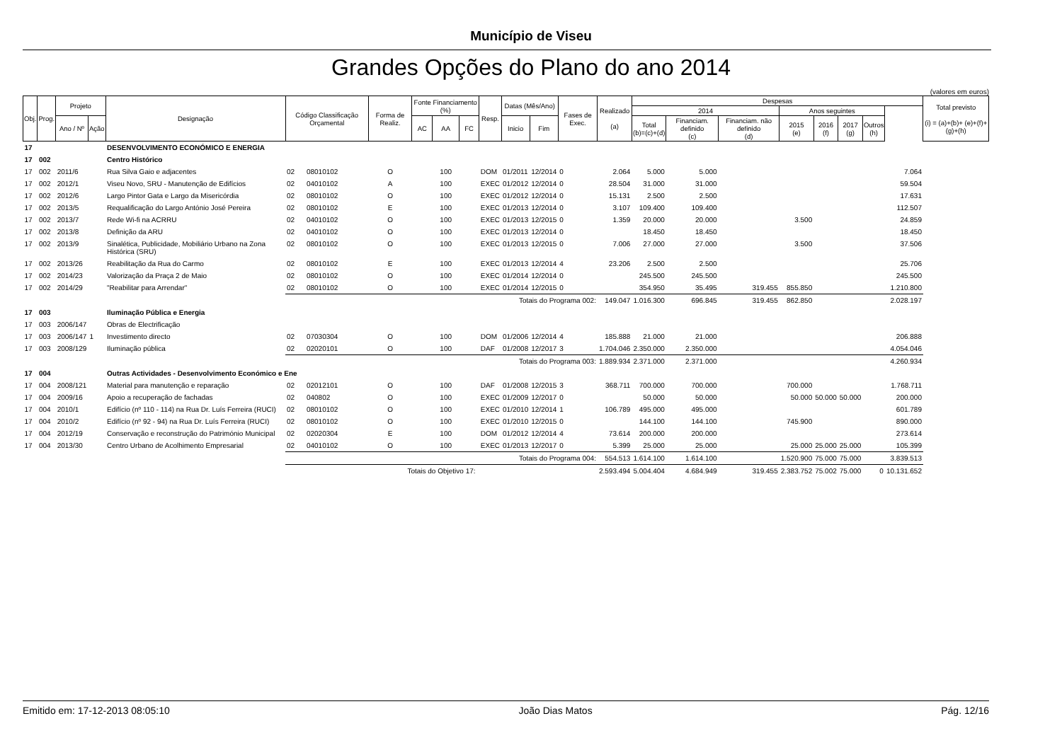Município de Viseu
Grandes Opções do Plano do ano 2014
(valores em euros)
| Obj. | Prog. | Projeto | | Designação | Código Classificação Orçamental | | Forma de Realiz. | Fonte Financiamento (%) | | | Resp. | Datas (Mês/Ano) | | Fases de Exec. | Realizado (a) | Despesas | | | | | | | | Total previsto (i) = (a)+(b)+ (e)+(f)+(g)+(h) |
| --- | --- | --- | --- | --- | --- | --- | --- | --- | --- | --- | --- | --- | --- | --- | --- | --- | --- | --- | --- | --- | --- | --- | --- | --- |
| | | | | | | | | | | | | | | | | 2014 | | | Anos seguintes | | | | | |
| | | Ano / Nº | Ação | | | | | AC | AA | FC | | Inicio | Fim | | | Total (b)=(c)+(d) | Financiam. definido (c) | Financiam. não definido (d) | 2015 (e) | 2016 (f) | 2017 (g) | Outros (h) | | |
| 17 | | | | DESENVOLVIMENTO ECONÓMICO E ENERGIA | | | | | | | | | | | | | | | | | | | | |
| 17 | 002 | | | Centro Histórico | | | | | | | | | | | | | | | | | | | | |
| 17 | 002 | 2011/6 | | Rua Silva Gaio e adjacentes | 02 | 08010102 | O | | 100 | | DOM | 01/2011 | 12/2014 | 0 | 2.064 | 5.000 | 5.000 | | | | | | 7.064 | |
| 17 | 002 | 2012/1 | | Viseu Novo, SRU - Manutenção de Edifícios | 02 | 04010102 | A | | 100 | | EXEC | 01/2012 | 12/2014 | 0 | 28.504 | 31.000 | 31.000 | | | | | | 59.504 | |
| 17 | 002 | 2012/6 | | Largo Pintor Gata e Largo da Misericórdia | 02 | 08010102 | O | | 100 | | EXEC | 01/2012 | 12/2014 | 0 | 15.131 | 2.500 | 2.500 | | | | | | 17.631 | |
| 17 | 002 | 2013/5 | | Requalificação do Largo António José Pereira | 02 | 08010102 | E | | 100 | | EXEC | 01/2013 | 12/2014 | 0 | 3.107 | 109.400 | 109.400 | | | | | | 112.507 | |
| 17 | 002 | 2013/7 | | Rede Wi-fi na ACRRU | 02 | 04010102 | O | | 100 | | EXEC | 01/2013 | 12/2015 | 0 | 1.359 | 20.000 | 20.000 | | 3.500 | | | | 24.859 | |
| 17 | 002 | 2013/8 | | Definição da ARU | 02 | 04010102 | O | | 100 | | EXEC | 01/2013 | 12/2014 | 0 | | 18.450 | 18.450 | | | | | | 18.450 | |
| 17 | 002 | 2013/9 | | Sinalética, Publicidade, Mobiliário Urbano na Zona Histórica (SRU) | 02 | 08010102 | O | | 100 | | EXEC | 01/2013 | 12/2015 | 0 | 7.006 | 27.000 | 27.000 | | 3.500 | | | | 37.506 | |
| 17 | 002 | 2013/26 | | Reabilitação da Rua do Carmo | 02 | 08010102 | E | | 100 | | EXEC | 01/2013 | 12/2014 | 4 | 23.206 | 2.500 | 2.500 | | | | | | 25.706 | |
| 17 | 002 | 2014/23 | | Valorização da Praça 2 de Maio | 02 | 08010102 | O | | 100 | | EXEC | 01/2014 | 12/2014 | 0 | | 245.500 | 245.500 | | | | | | 245.500 | |
| 17 | 002 | 2014/29 | | "Reabilitar para Arrendar" | 02 | 08010102 | O | | 100 | | EXEC | 01/2014 | 12/2015 | 0 | | 354.950 | 35.495 | 319.455 | 855.850 | | | | 1.210.800 | |
| | | | | | Totais do Programa 002: | | | | | | | | | | 149.047 | 1.016.300 | 696.845 | 319.455 | 862.850 | | | | 2.028.197 | |
| 17 | 003 | | | Iluminação Pública e Energia | | | | | | | | | | | | | | | | | | | | |
| 17 | 003 | 2006/147 | | Obras de Electrificação | | | | | | | | | | | | | | | | | | | | |
| 17 | 003 | 2006/147 | 1 | Investimento directo | 02 | 07030304 | O | | 100 | | DOM | 01/2006 | 12/2014 | 4 | 185.888 | 21.000 | 21.000 | | | | | | 206.888 | |
| 17 | 003 | 2008/129 | | Iluminação pública | 02 | 02020101 | O | | 100 | | DAF | 01/2008 | 12/2017 | 3 | 1.704.046 | 2.350.000 | 2.350.000 | | | | | | 4.054.046 | |
| | | | | | Totais do Programa 003: | | | | | | | | | | 1.889.934 | 2.371.000 | 2.371.000 | | | | | | 4.260.934 | |
| 17 | 004 | | | Outras Actividades - Desenvolvimento Económico e Ene | | | | | | | | | | | | | | | | | | | | |
| 17 | 004 | 2008/121 | | Material para manutenção e reparação | 02 | 02012101 | O | | 100 | | DAF | 01/2008 | 12/2015 | 3 | 368.711 | 700.000 | 700.000 | | 700.000 | | | | 1.768.711 | |
| 17 | 004 | 2009/16 | | Apoio a recuperação de fachadas | 02 | 040802 | O | | 100 | | EXEC | 01/2009 | 12/2017 | 0 | | 50.000 | 50.000 | | 50.000 | 50.000 | 50.000 | | 200.000 | |
| 17 | 004 | 2010/1 | | Edifício (nº 110 - 114) na Rua Dr. Luís Ferreira (RUCI) | 02 | 08010102 | O | | 100 | | EXEC | 01/2010 | 12/2014 | 1 | 106.789 | 495.000 | 495.000 | | | | | | 601.789 | |
| 17 | 004 | 2010/2 | | Edifício (nº 92 - 94) na Rua Dr. Luís Ferreira (RUCI) | 02 | 08010102 | O | | 100 | | EXEC | 01/2010 | 12/2015 | 0 | | 144.100 | 144.100 | | 745.900 | | | | 890.000 | |
| 17 | 004 | 2012/19 | | Conservação e reconstrução do Património Municipal | 02 | 02020304 | E | | 100 | | DOM | 01/2012 | 12/2014 | 4 | 73.614 | 200.000 | 200.000 | | | | | | 273.614 | |
| 17 | 004 | 2013/30 | | Centro Urbano de Acolhimento Empresarial | 02 | 04010102 | O | | 100 | | EXEC | 01/2013 | 12/2017 | 0 | 5.399 | 25.000 | 25.000 | | 25.000 | 25.000 | 25.000 | | 105.399 | |
| | | | | | Totais do Programa 004: | | | | | | | | | | 554.513 | 1.614.100 | 1.614.100 | | 1.520.900 | 75.000 | 75.000 | | 3.839.513 | |
| | | | | | Totais do Objetivo 17: | | | | | | | | | | 2.593.494 | 5.004.404 | 4.684.949 | 319.455 | 2.383.752 | 75.002 | 75.000 | 0 | 10.131.652 | |
Emitido em: 17-12-2013 08:05:10 João Dias Matos Pág. 12/16